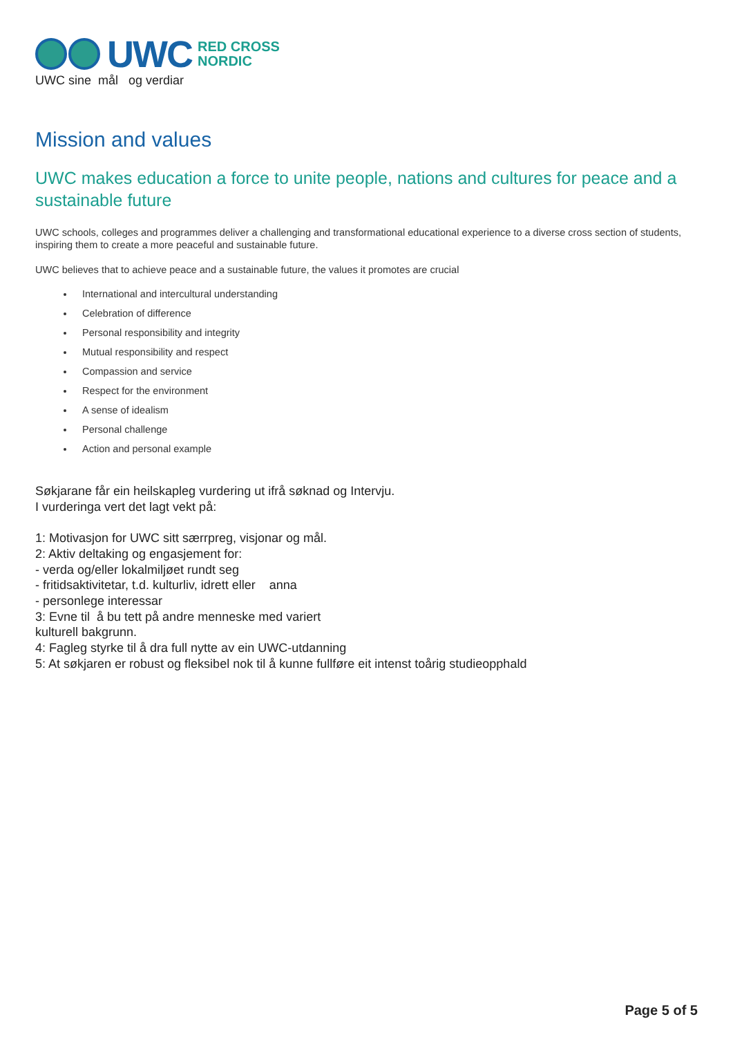UWC
RED CROSS
NORDIC
UWC sine mål og verdiar
Mission and values
UWC makes education a force to unite people, nations and cultures for peace and a sustainable future
UWC schools, colleges and programmes deliver a challenging and transformational educational experience to a diverse cross section of students, inspiring them to create a more peaceful and sustainable future.
UWC believes that to achieve peace and a sustainable future, the values it promotes are crucial
International and intercultural understanding
Celebration of difference
Personal responsibility and integrity
Mutual responsibility and respect
Compassion and service
Respect for the environment
A sense of idealism
Personal challenge
Action and personal example
Søkjarane får ein heilskapleg vurdering ut ifrå søknad og Intervju.
I vurderinga vert det lagt vekt på:
1: Motivasjon for UWC sitt særrpreg, visjonar og mål.
2: Aktiv deltaking og engasjement for:
- verda og/eller lokalmiljøet rundt seg
- fritidsaktivitetar, t.d. kulturliv, idrett eller anna
- personlege interessar
3: Evne til å bu tett på andre menneske med variert
kulturell bakgrunn.
4: Fagleg styrke til å dra full nytte av ein UWC-utdanning
5: At søkjaren er robust og fleksibel nok til å kunne fullføre eit intenst toårig studieopphald
Page 5 of 5